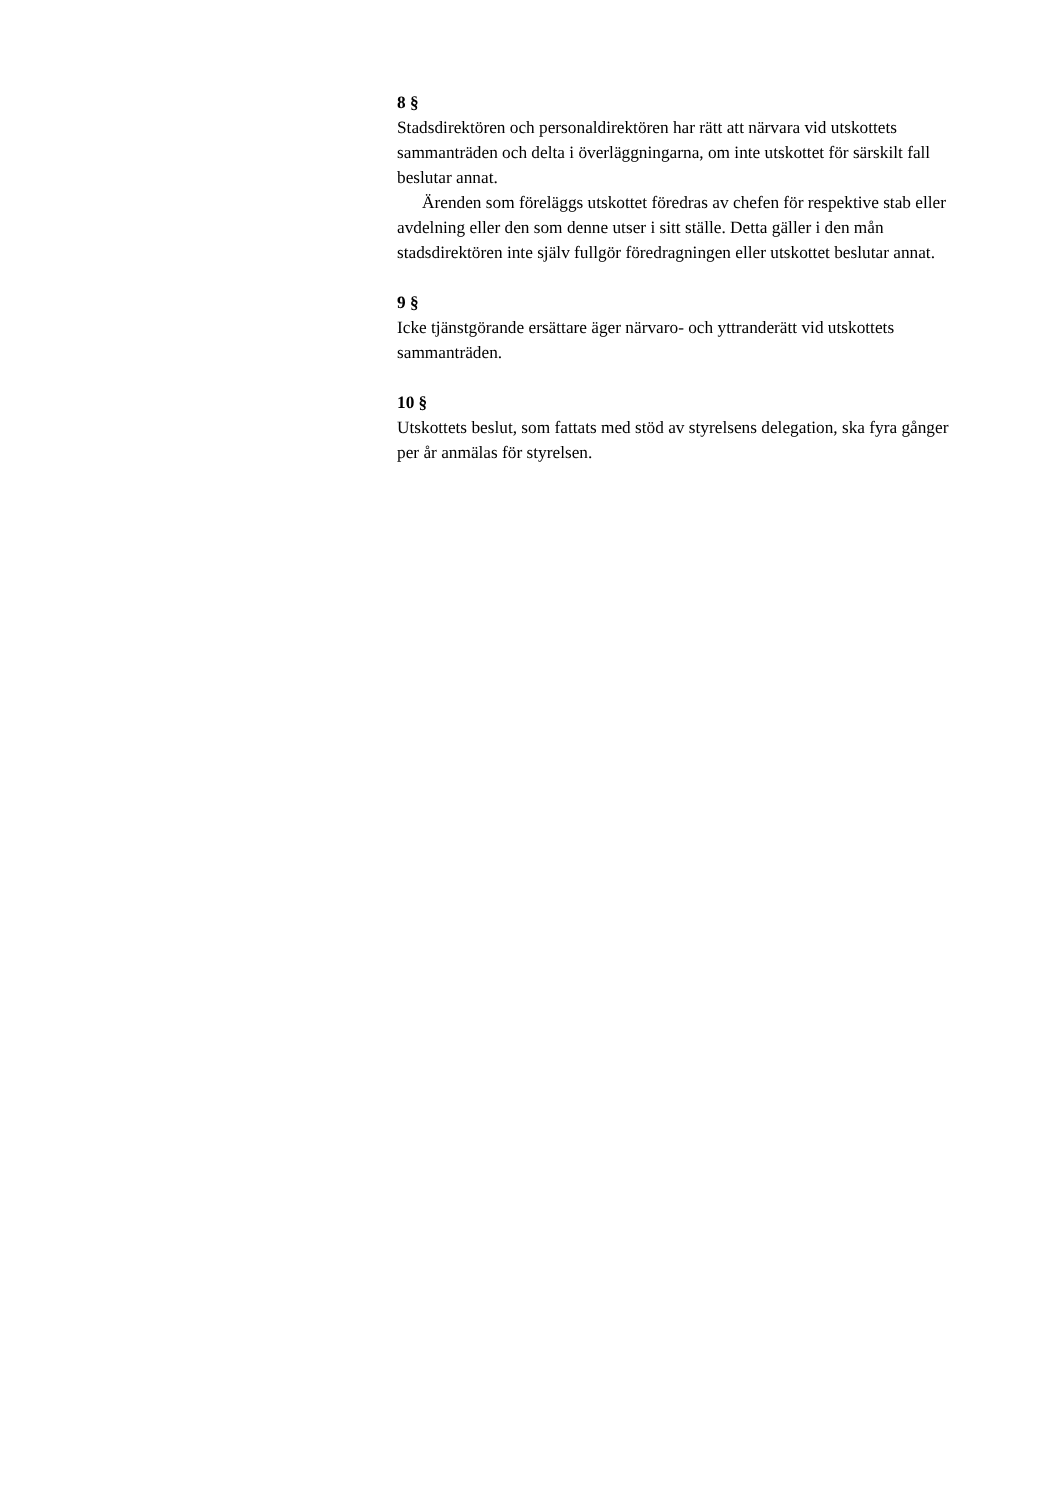8 §
Stadsdirektören och personaldirektören har rätt att närvara vid utskottets sammanträden och delta i överläggningarna, om inte utskottet för särskilt fall beslutar annat.
Ärenden som föreläggs utskottet föredras av chefen för respektive stab eller avdelning eller den som denne utser i sitt ställe. Detta gäller i den mån stadsdirektören inte själv fullgör föredragningen eller utskottet beslutar annat.
9 §
Icke tjänstgörande ersättare äger närvaro- och yttranderätt vid utskottets sammanträden.
10 §
Utskottets beslut, som fattats med stöd av styrelsens delegation, ska fyra gånger per år anmälas för styrelsen.